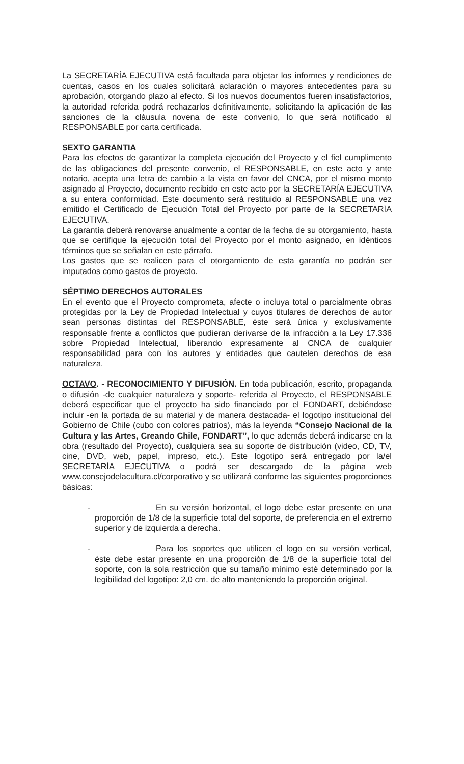La SECRETARÍA EJECUTIVA está facultada para objetar los informes y rendiciones de cuentas, casos en los cuales solicitará aclaración o mayores antecedentes para su aprobación, otorgando plazo al efecto. Si los nuevos documentos fueren insatisfactorios, la autoridad referida podrá rechazarlos definitivamente, solicitando la aplicación de las sanciones de la cláusula novena de este convenio, lo que será notificado al RESPONSABLE por carta certificada.
SEXTO GARANTIA
Para los efectos de garantizar la completa ejecución del Proyecto y el fiel cumplimento de las obligaciones del presente convenio, el RESPONSABLE, en este acto y ante notario, acepta una letra de cambio a la vista en favor del CNCA, por el mismo monto asignado al Proyecto, documento recibido en este acto por la SECRETARÍA EJECUTIVA a su entera conformidad. Este documento será restituido al RESPONSABLE una vez emitido el Certificado de Ejecución Total del Proyecto por parte de la SECRETARÍA EJECUTIVA.
La garantía deberá renovarse anualmente a contar de la fecha de su otorgamiento, hasta que se certifique la ejecución total del Proyecto por el monto asignado, en idénticos términos que se señalan en este párrafo.
Los gastos que se realicen para el otorgamiento de esta garantía no podrán ser imputados como gastos de proyecto.
SÉPTIMO DERECHOS AUTORALES
En el evento que el Proyecto comprometa, afecte o incluya total o parcialmente obras protegidas por la Ley de Propiedad Intelectual y cuyos titulares de derechos de autor sean personas distintas del RESPONSABLE, éste será única y exclusivamente responsable frente a conflictos que pudieran derivarse de la infracción a la Ley 17.336 sobre Propiedad Intelectual, liberando expresamente al CNCA de cualquier responsabilidad para con los autores y entidades que cautelen derechos de esa naturaleza.
OCTAVO. - RECONOCIMIENTO Y DIFUSIÓN. En toda publicación, escrito, propaganda o difusión -de cualquier naturaleza y soporte- referida al Proyecto, el RESPONSABLE deberá especificar que el proyecto ha sido financiado por el FONDART, debiéndose incluir -en la portada de su material y de manera destacada- el logotipo institucional del Gobierno de Chile (cubo con colores patrios), más la leyenda “Consejo Nacional de la Cultura y las Artes, Creando Chile, FONDART”, lo que además deberá indicarse en la obra (resultado del Proyecto), cualquiera sea su soporte de distribución (video, CD, TV, cine, DVD, web, papel, impreso, etc.). Este logotipo será entregado por la/el SECRETARÍA EJECUTIVA o podrá ser descargado de la página web www.consejodelacultura.cl/corporativo y se utilizará conforme las siguientes proporciones básicas:
- En su versión horizontal, el logo debe estar presente en una proporción de 1/8 de la superficie total del soporte, de preferencia en el extremo superior y de izquierda a derecha.
- Para los soportes que utilicen el logo en su versión vertical, éste debe estar presente en una proporción de 1/8 de la superficie total del soporte, con la sola restricción que su tamaño mínimo esté determinado por la legibilidad del logotipo: 2,0 cm. de alto manteniendo la proporción original.